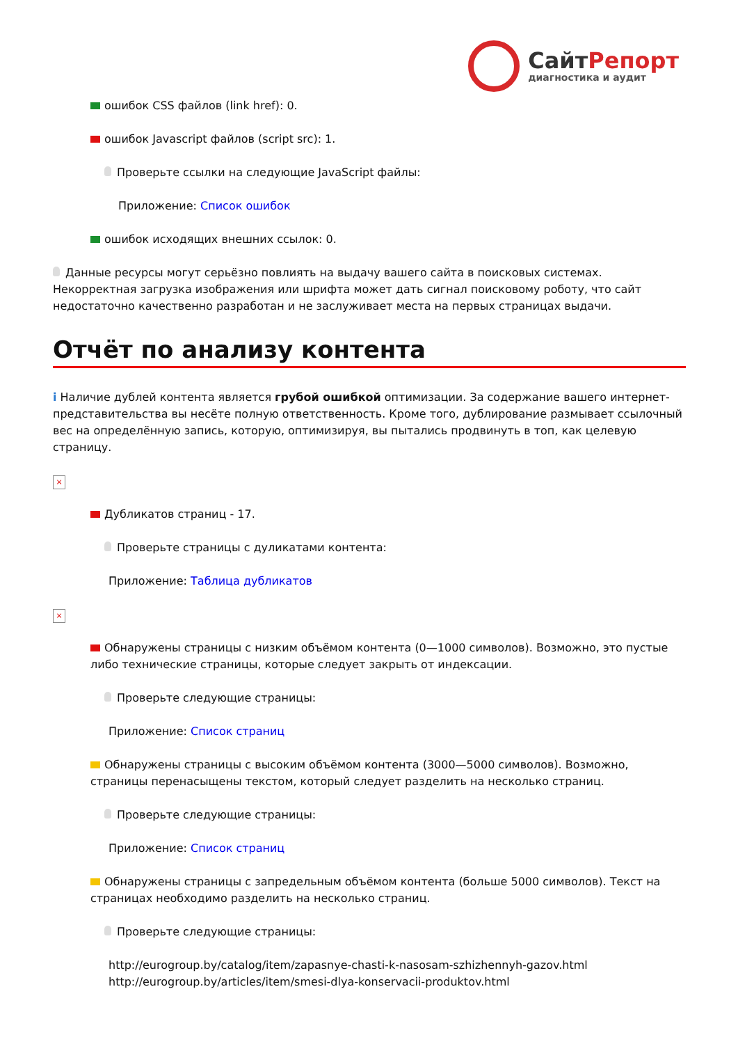СайтРепорт
диагностика и аудит
ошибок CSS файлов (link href): 0.
ошибок Javascript файлов (script src): 1.
Проверьте ссылки на следующие JavaScript файлы:
Приложение: Список ошибок
ошибок исходящих внешних ссылок: 0.
Данные ресурсы могут серьёзно повлиять на выдачу вашего сайта в поисковых системах. Некорректная загрузка изображения или шрифта может дать сигнал поисковому роботу, что сайт недостаточно качественно разработан и не заслуживает места на первых страницах выдачи.
Отчёт по анализу контента
i Наличие дублей контента является грубой ошибкой оптимизации. За содержание вашего интернет-представительства вы несёте полную ответственность. Кроме того, дублирование размывает ссылочный вес на определённую запись, которую, оптимизируя, вы пытались продвинуть в топ, как целевую страницу.
×
Дубликатов страниц - 17.
Проверьте страницы с дуликатами контента:
Приложение: Таблица дубликатов
×
Обнаружены страницы с низким объёмом контента (0—1000 символов). Возможно, это пустые либо технические страницы, которые следует закрыть от индексации.
Проверьте следующие страницы:
Приложение: Список страниц
Обнаружены страницы с высоким объёмом контента (3000—5000 символов). Возможно, страницы перенасыщены текстом, который следует разделить на несколько страниц.
Проверьте следующие страницы:
Приложение: Список страниц
Обнаружены страницы с запредельным объёмом контента (больше 5000 символов). Текст на страницах необходимо разделить на несколько страниц.
Проверьте следующие страницы:
http://eurogroup.by/catalog/item/zapasnye-chasti-k-nasosam-szhizhennyh-gazov.html
http://eurogroup.by/articles/item/smesi-dlya-konservacii-produktov.html